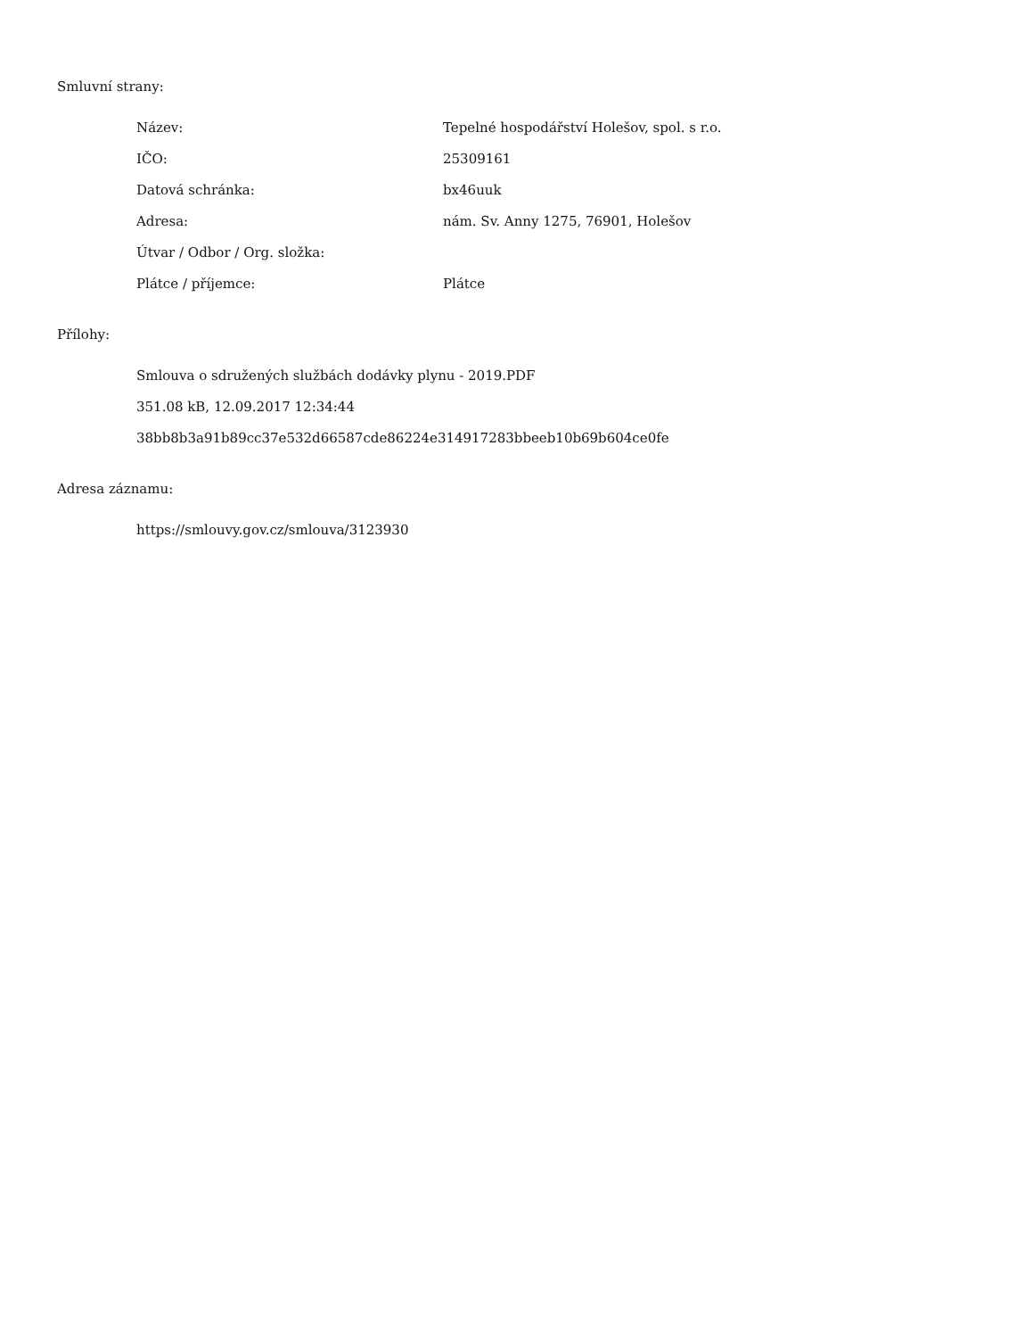Smluvní strany:
| Název: | Tepelné hospodářství Holešov, spol. s r.o. |
| IČO: | 25309161 |
| Datová schránka: | bx46uuk |
| Adresa: | nám. Sv. Anny 1275, 76901, Holešov |
| Útvar / Odbor / Org. složka: | |
| Plátce / příjemce: | Plátce |
Přílohy:
| Smlouva o sdružených službách dodávky plynu - 2019.PDF |
| 351.08 kB, 12.09.2017 12:34:44 |
| 38bb8b3a91b89cc37e532d66587cde86224e314917283bbeeb10b69b604ce0fe |
Adresa záznamu:
| https://smlouvy.gov.cz/smlouva/3123930 |